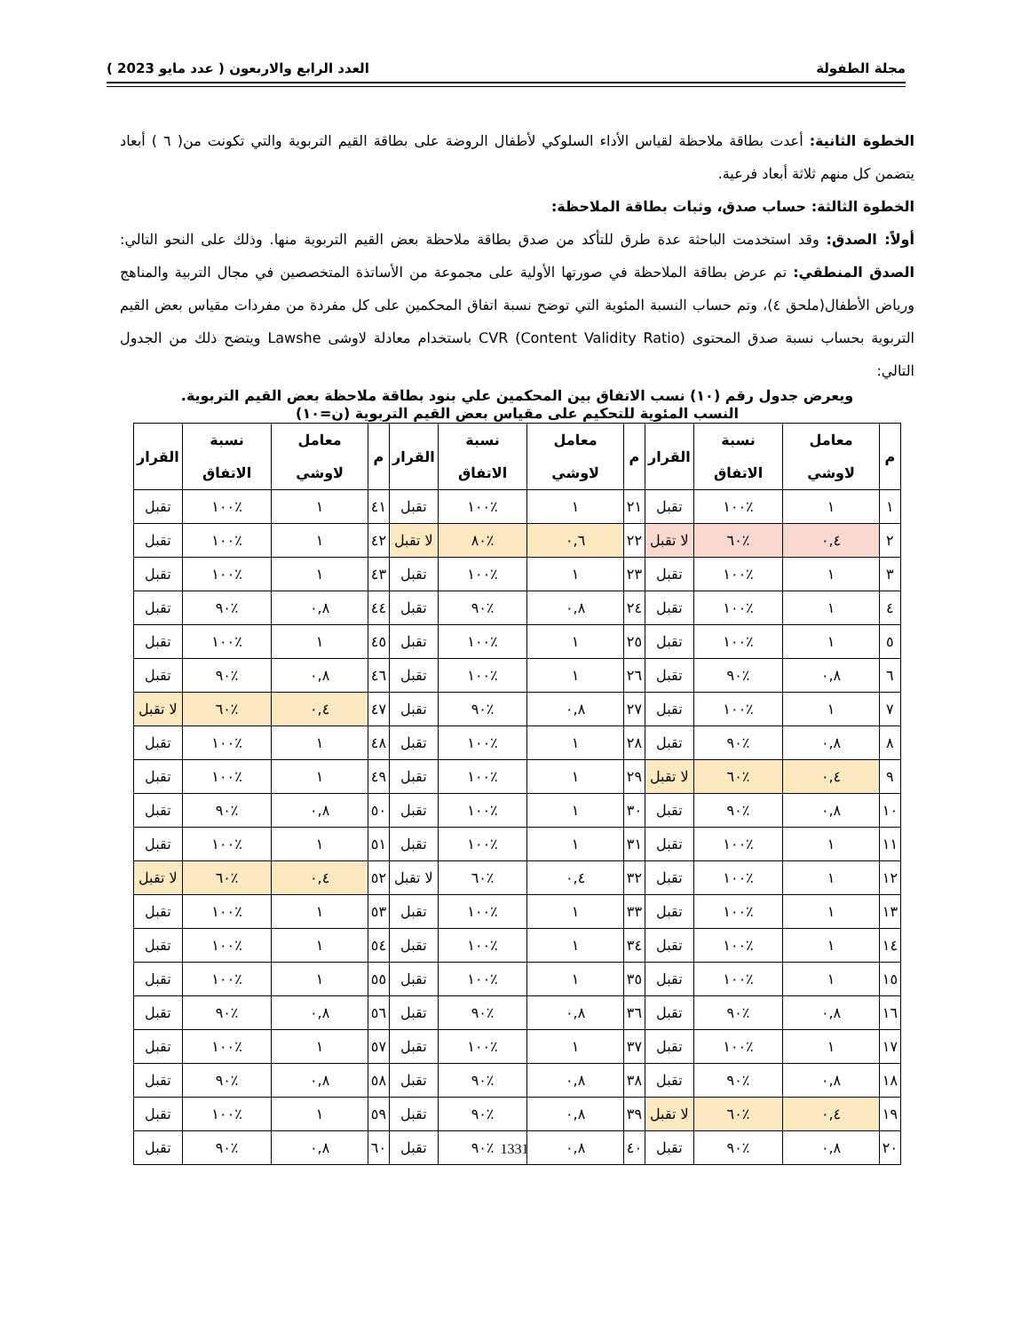مجلة الطفولة العدد الرابع والاربعون ( عدد مايو 2023 )
الخطوة الثانية: أعدت بطاقة ملاحظة لقياس الأداء السلوكي لأطفال الروضة على بطاقة القيم التربوية والتي تكونت من( ٦ ) أبعاد يتضمن كل منهم ثلاثة أبعاد فرعية.
الخطوة الثالثة: حساب صدق، وثبات بطاقة الملاحظة:
أولاً: الصدق: وقد استخدمت الباحثة عدة طرق للتأكد من صدق بطاقة ملاحظة بعض القيم التربوية منها. وذلك على النحو التالي: الصدق المنطقي: تم عرض بطاقة الملاحظة في صورتها الأولية على مجموعة من الأساتذة المتخصصين في مجال التربية والمناهج ورياض الأطفال(ملحق ٤)، وتم حساب النسبة المئوية التي توضح نسبة اتفاق المحكمين على كل مفردة من مفردات مقياس بعض القيم التربوية بحساب نسبة صدق المحتوى (Content Validity Ratio) CVR باستخدام معادلة لاوشى Lawshe ويتضح ذلك من الجدول التالي:
ويعرض جدول رقم (١٠) نسب الاتفاق بين المحكمين علي بنود بطاقة ملاحظة بعض القيم التربوية.
النسب المئوية للتحكيم على مقياس بعض القيم التربوية (ن=١٠)
| م | معامل لاوشي | نسبة الاتفاق | القرار | م | معامل لاوشي | نسبة الاتفاق | القرار | م | معامل لاوشي | نسبة الاتفاق | القرار |
| --- | --- | --- | --- | --- | --- | --- | --- | --- | --- | --- | --- |
| ١ | ١ | ٪١٠٠ | تقبل | ٢١ | ١ | ٪١٠٠ | تقبل | ٤١ | ١ | ٪١٠٠ | تقبل |
| ٢ | ٠,٤ | ٪٦٠ | لا تقبل | ٢٢ | ٠,٦ | ٪٨٠ | لا تقبل | ٤٢ | ١ | ٪١٠٠ | تقبل |
| ٣ | ١ | ٪١٠٠ | تقبل | ٢٣ | ١ | ٪١٠٠ | تقبل | ٤٣ | ١ | ٪١٠٠ | تقبل |
| ٤ | ١ | ٪١٠٠ | تقبل | ٢٤ | ٠,٨ | ٪٩٠ | تقبل | ٤٤ | ٠,٨ | ٪٩٠ | تقبل |
| ٥ | ١ | ٪١٠٠ | تقبل | ٢٥ | ١ | ٪١٠٠ | تقبل | ٤٥ | ١ | ٪١٠٠ | تقبل |
| ٦ | ٠,٨ | ٪٩٠ | تقبل | ٢٦ | ١ | ٪١٠٠ | تقبل | ٤٦ | ٠,٨ | ٪٩٠ | تقبل |
| ٧ | ١ | ٪١٠٠ | تقبل | ٢٧ | ٠,٨ | ٪٩٠ | تقبل | ٤٧ | ٠,٤ | ٪٦٠ | لا تقبل |
| ٨ | ٠,٨ | ٪٩٠ | تقبل | ٢٨ | ١ | ٪١٠٠ | تقبل | ٤٨ | ١ | ٪١٠٠ | تقبل |
| ٩ | ٠,٤ | ٪٦٠ | لا تقبل | ٢٩ | ١ | ٪١٠٠ | تقبل | ٤٩ | ١ | ٪١٠٠ | تقبل |
| ١٠ | ٠,٨ | ٪٩٠ | تقبل | ٣٠ | ١ | ٪١٠٠ | تقبل | ٥٠ | ٠,٨ | ٪٩٠ | تقبل |
| ١١ | ١ | ٪١٠٠ | تقبل | ٣١ | ١ | ٪١٠٠ | تقبل | ٥١ | ١ | ٪١٠٠ | تقبل |
| ١٢ | ١ | ٪١٠٠ | تقبل | ٣٢ | ٠,٤ | ٪٦٠ | لا تقبل | ٥٢ | ٠,٤ | ٪٦٠ | لا تقبل |
| ١٣ | ١ | ٪١٠٠ | تقبل | ٣٣ | ١ | ٪١٠٠ | تقبل | ٥٣ | ١ | ٪١٠٠ | تقبل |
| ١٤ | ١ | ٪١٠٠ | تقبل | ٣٤ | ١ | ٪١٠٠ | تقبل | ٥٤ | ١ | ٪١٠٠ | تقبل |
| ١٥ | ١ | ٪١٠٠ | تقبل | ٣٥ | ١ | ٪١٠٠ | تقبل | ٥٥ | ١ | ٪١٠٠ | تقبل |
| ١٦ | ٠,٨ | ٪٩٠ | تقبل | ٣٦ | ٠,٨ | ٪٩٠ | تقبل | ٥٦ | ٠,٨ | ٪٩٠ | تقبل |
| ١٧ | ١ | ٪١٠٠ | تقبل | ٣٧ | ١ | ٪١٠٠ | تقبل | ٥٧ | ١ | ٪١٠٠ | تقبل |
| ١٨ | ٠,٨ | ٪٩٠ | تقبل | ٣٨ | ٠,٨ | ٪٩٠ | تقبل | ٥٨ | ٠,٨ | ٪٩٠ | تقبل |
| ١٩ | ٠,٤ | ٪٦٠ | لا تقبل | ٣٩ | ٠,٨ | ٪٩٠ | تقبل | ٥٩ | ١ | ٪١٠٠ | تقبل |
| ٢٠ | ٠,٨ | ٪٩٠ | تقبل | ٤٠ | ٠,٨ | ٪٩٠ | تقبل | ٦٠ | ٠,٨ | ٪٩٠ | تقبل |
1331